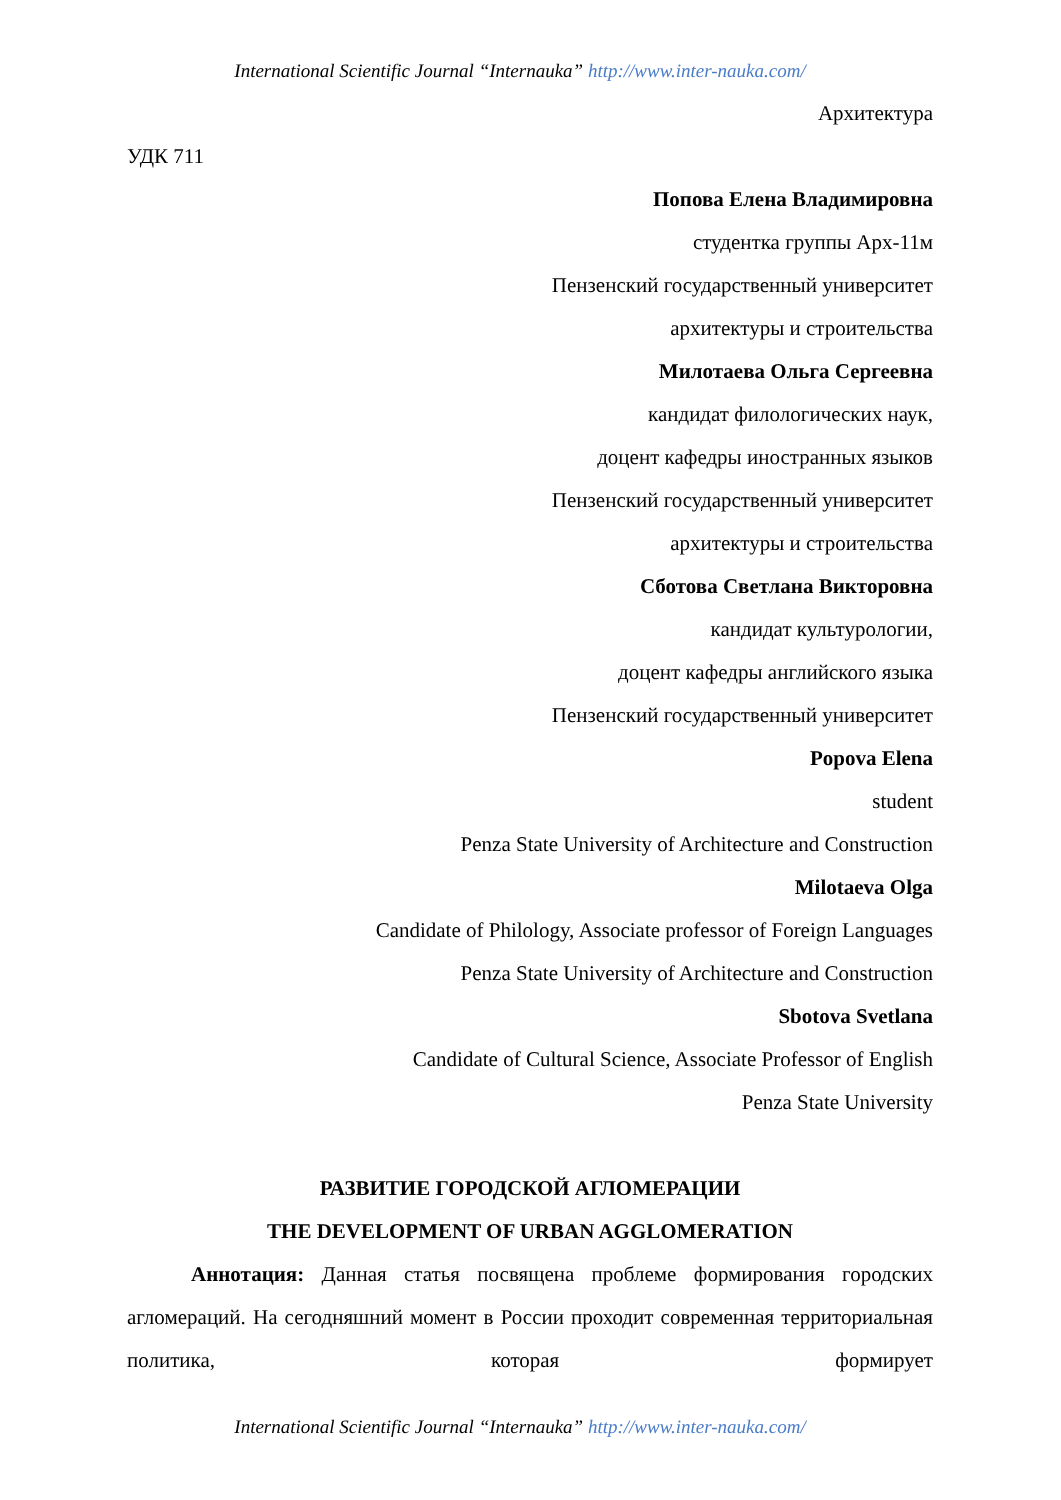International Scientific Journal “Internauka” http://www.inter-nauka.com/
Архитектура
УДК 711
Попова Елена Владимировна
студентка группы Арх-11м
Пензенский государственный университет
архитектуры и строительства
Милотаева Ольга Сергеевна
кандидат филологических наук,
доцент кафедры иностранных языков
Пензенский государственный университет
архитектуры и строительства
Сботова Светлана Викторовна
кандидат культурологии,
доцент кафедры английского языка
Пензенский государственный университет
Popova Elena
student
Penza State University of Architecture and Construction
Milotaeva Olga
Candidate of Philology, Associate professor of Foreign Languages
Penza State University of Architecture and Construction
Sbotova Svetlana
Candidate of Cultural Science, Associate Professor of English
Penza State University
РАЗВИТИЕ ГОРОДСКОЙ АГЛОМЕРАЦИИ
THE DEVELOPMENT OF URBAN AGGLOMERATION
Аннотация: Данная статья посвящена проблеме формирования городских агломераций. На сегодняшний момент в России проходит современная территориальная политика, которая формирует
International Scientific Journal “Internauka” http://www.inter-nauka.com/